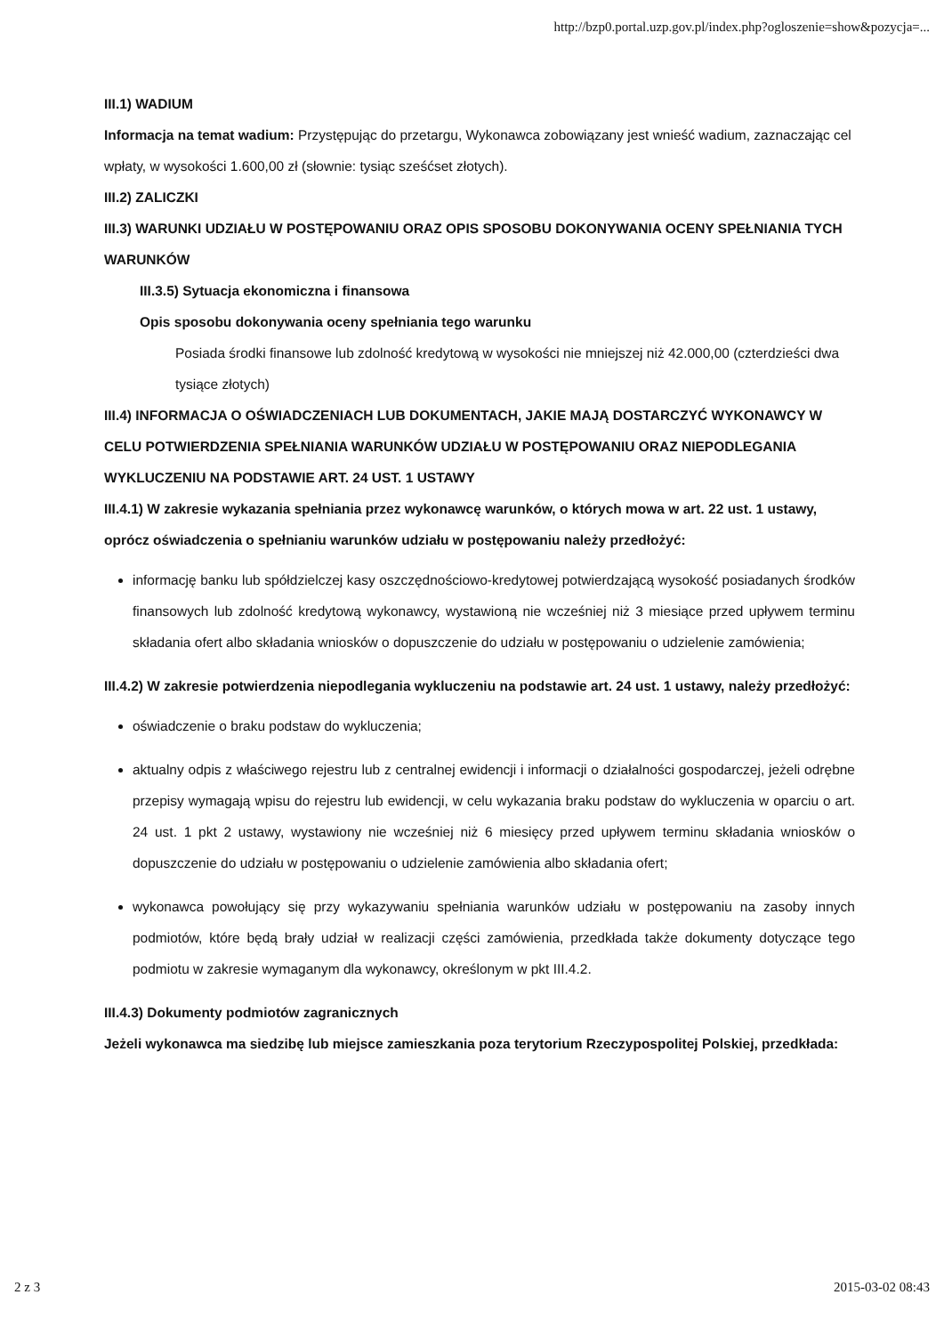http://bzp0.portal.uzp.gov.pl/index.php?ogloszenie=show&pozycja=...
III.1) WADIUM
Informacja na temat wadium: Przystępując do przetargu, Wykonawca zobowiązany jest wnieść wadium, zaznaczając cel wpłaty, w wysokości 1.600,00 zł (słownie: tysiąc sześćset złotych).
III.2) ZALICZKI
III.3) WARUNKI UDZIAŁU W POSTĘPOWANIU ORAZ OPIS SPOSOBU DOKONYWANIA OCENY SPEŁNIANIA TYCH WARUNKÓW
III.3.5) Sytuacja ekonomiczna i finansowa
Opis sposobu dokonywania oceny spełniania tego warunku
Posiada środki finansowe lub zdolność kredytową w wysokości nie mniejszej niż 42.000,00 (czterdzieści dwa tysiące złotych)
III.4) INFORMACJA O OŚWIADCZENIACH LUB DOKUMENTACH, JAKIE MAJĄ DOSTARCZYĆ WYKONAWCY W CELU POTWIERDZENIA SPEŁNIANIA WARUNKÓW UDZIAŁU W POSTĘPOWANIU ORAZ NIEPODLEGANIA WYKLUCZENIU NA PODSTAWIE ART. 24 UST. 1 USTAWY
III.4.1) W zakresie wykazania spełniania przez wykonawcę warunków, o których mowa w art. 22 ust. 1 ustawy, oprócz oświadczenia o spełnianiu warunków udziału w postępowaniu należy przedłożyć:
informację banku lub spółdzielczej kasy oszczędnościowo-kredytowej potwierdzającą wysokość posiadanych środków finansowych lub zdolność kredytową wykonawcy, wystawioną nie wcześniej niż 3 miesiące przed upływem terminu składania ofert albo składania wniosków o dopuszczenie do udziału w postępowaniu o udzielenie zamówienia;
III.4.2) W zakresie potwierdzenia niepodlegania wykluczeniu na podstawie art. 24 ust. 1 ustawy, należy przedłożyć:
oświadczenie o braku podstaw do wykluczenia;
aktualny odpis z właściwego rejestru lub z centralnej ewidencji i informacji o działalności gospodarczej, jeżeli odrębne przepisy wymagają wpisu do rejestru lub ewidencji, w celu wykazania braku podstaw do wykluczenia w oparciu o art. 24 ust. 1 pkt 2 ustawy, wystawiony nie wcześniej niż 6 miesięcy przed upływem terminu składania wniosków o dopuszczenie do udziału w postępowaniu o udzielenie zamówienia albo składania ofert;
wykonawca powołujący się przy wykazywaniu spełniania warunków udziału w postępowaniu na zasoby innych podmiotów, które będą brały udział w realizacji części zamówienia, przedkłada także dokumenty dotyczące tego podmiotu w zakresie wymaganym dla wykonawcy, określonym w pkt III.4.2.
III.4.3) Dokumenty podmiotów zagranicznych
Jeżeli wykonawca ma siedzibę lub miejsce zamieszkania poza terytorium Rzeczypospolitej Polskiej, przedkłada:
2 z 3 2015-03-02 08:43